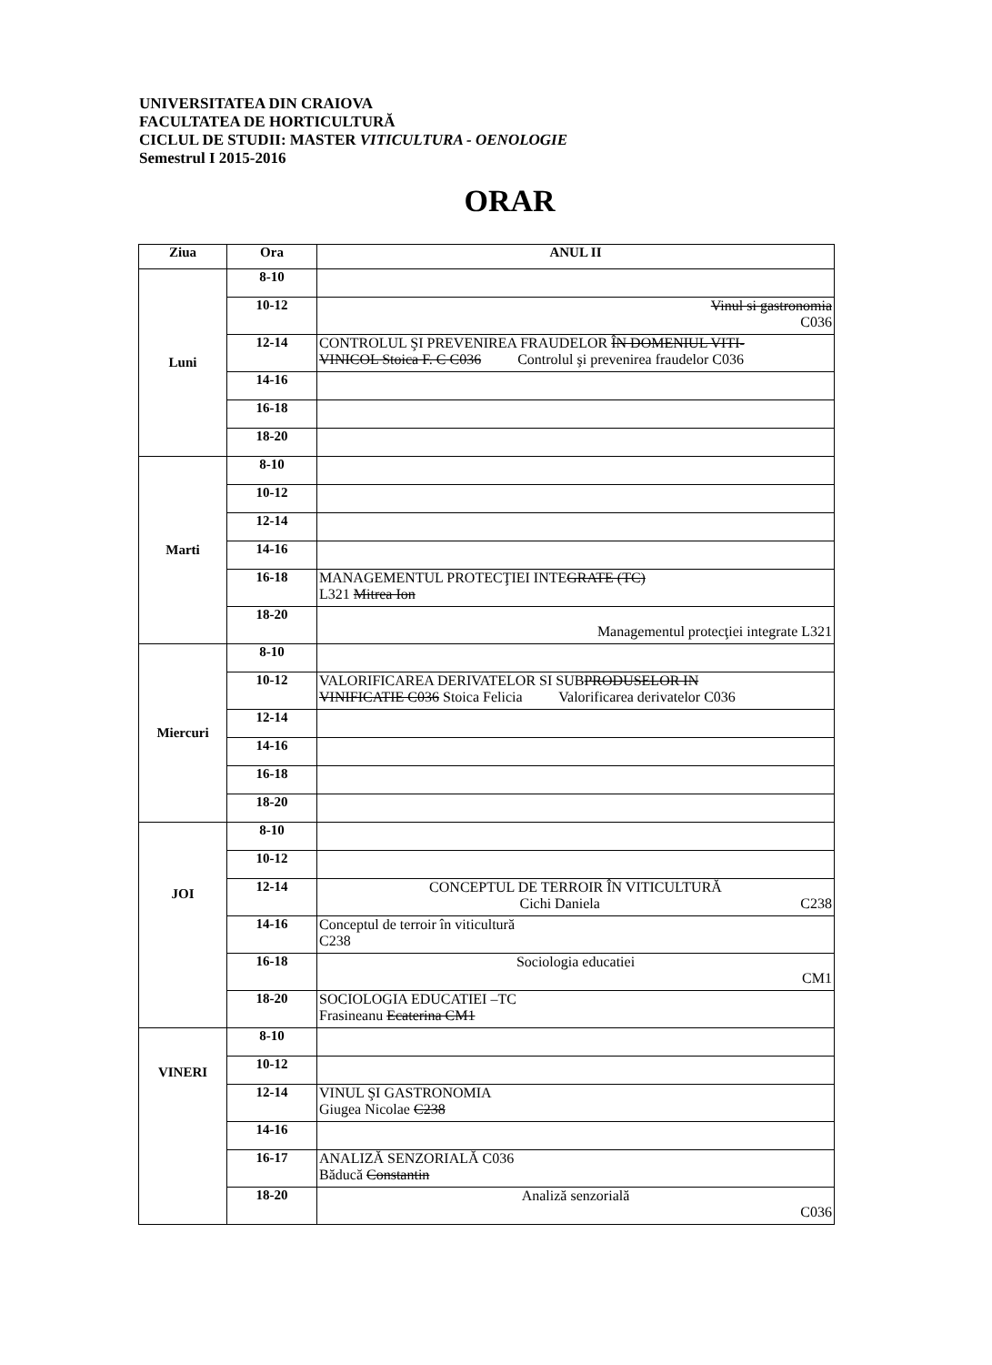UNIVERSITATEA DIN CRAIOVA
FACULTATEA DE HORTICULTURĂ
CICLUL DE STUDII: MASTER VITICULTURA - OENOLOGIE
Semestrul I 2015-2016
ORAR
| Ziua | Ora | ANUL II |
| --- | --- | --- |
| Luni | 8-10 | |
| | 10-12 | Vinul si gastronomia C036 |
| | 12-14 | CONTROLUL ŞI PREVENIREA FRAUDELOR ÎN DOMENIUL VITI- VINICOL Stoica F. C C036 Controlul şi prevenirea fraudelor C036 |
| | 14-16 | |
| | 16-18 | |
| | 18-20 | |
| Marti | 8-10 | |
| | 10-12 | |
| | 12-14 | |
| | 14-16 | |
| | 16-18 | MANAGEMENTUL PROTECŢIEI INTE GRATE (TC) L321 Mitrea Ion |
| | 18-20 | Managementul protecţiei integrate L321 |
| Miercuri | 8-10 | |
| | 10-12 | VALORIFICAREA DERIVATELOR SI SUB PRODUSELOR IN VINIFICATIE C036 Stoica Felicia Valorificarea derivatelor C036 |
| | 12-14 | |
| | 14-16 | |
| | 16-18 | |
| | 18-20 | |
| JOI | 8-10 | |
| | 10-12 | |
| | 12-14 | CONCEPTUL DE TERROIR ÎN VITICULTURĂ Cichi Daniela C238 |
| | 14-16 | Conceptul de terroir în viticultură C238 |
| | 16-18 | Sociologia educatiei CM1 |
| | 18-20 | SOCIOLOGIA EDUCATIEI –TC Frasineanu Ecaterina CM1 |
| VINERI | 8-10 | |
| | 10-12 | |
| | 12-14 | VINUL ŞI GASTRONOMIA Giugea Nicolae C238 |
| | 14-16 | |
| | 16-17 | ANALIZĂ SENZORIALĂ C036 Băducă Constantin |
| | 18-20 | Analiză senzorială C036 |